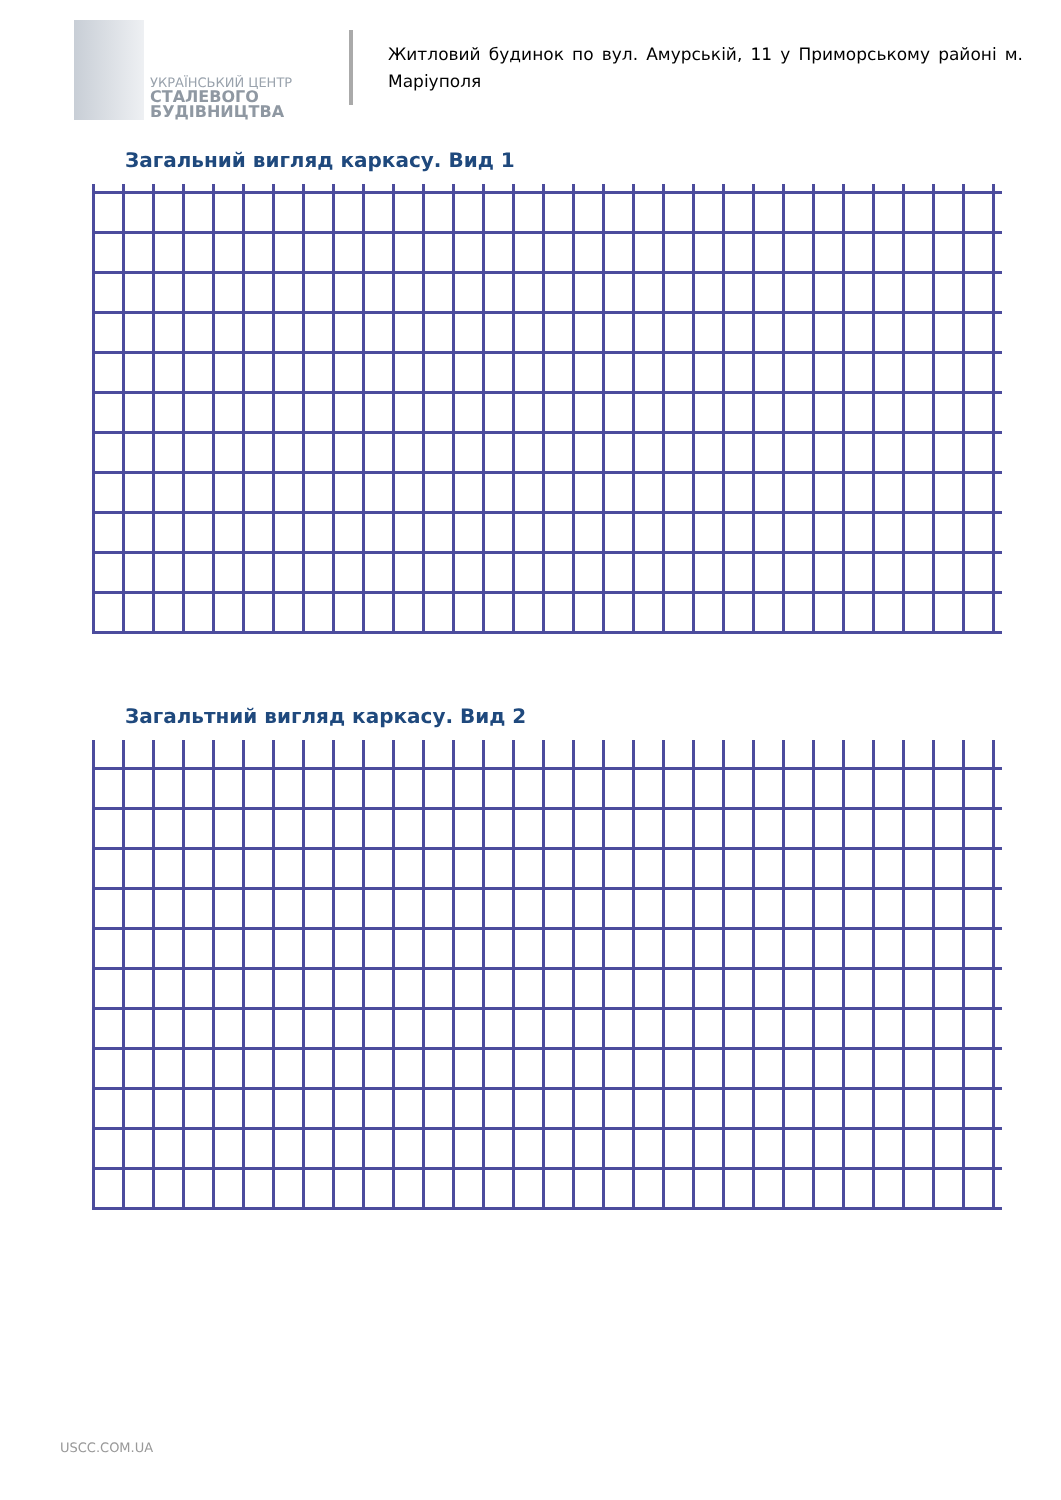УКРАЇНСЬКИЙ ЦЕНТР
СТАЛЕВОГО
БУДІВНИЦТВА
Житловий будинок по вул. Амурській, 11 у Приморському районі м. Маріуполя
Загальний вигляд каркасу. Вид 1
Загальтний вигляд каркасу. Вид 2
USCC.COM.UA